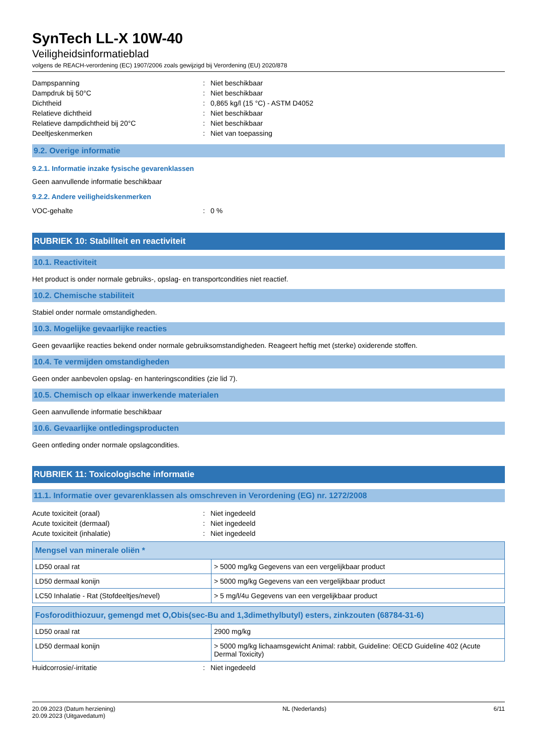SynTech LL-X 10W-40
Veiligheidsinformatieblad
volgens de REACH-verordening (EC) 1907/2006 zoals gewijzigd bij Verordening (EU) 2020/878
Dampspanning: Niet beschikbaar
Dampdruk bij 50°C: Niet beschikbaar
Dichtheid: 0,865 kg/l (15 °C) - ASTM D4052
Relatieve dichtheid: Niet beschikbaar
Relatieve dampdichtheid bij 20°C: Niet beschikbaar
Deeltjeskenmerken: Niet van toepassing
9.2. Overige informatie
9.2.1. Informatie inzake fysische gevarenklassen
Geen aanvullende informatie beschikbaar
9.2.2. Andere veiligheidskenmerken
VOC-gehalte: 0 %
RUBRIEK 10: Stabiliteit en reactiviteit
10.1. Reactiviteit
Het product is onder normale gebruiks-, opslag- en transportcondities niet reactief.
10.2. Chemische stabiliteit
Stabiel onder normale omstandigheden.
10.3. Mogelijke gevaarlijke reacties
Geen gevaarlijke reacties bekend onder normale gebruiksomstandigheden. Reageert heftig met (sterke) oxiderende stoffen.
10.4. Te vermijden omstandigheden
Geen onder aanbevolen opslag- en hanteringscondities (zie lid 7).
10.5. Chemisch op elkaar inwerkende materialen
Geen aanvullende informatie beschikbaar
10.6. Gevaarlijke ontledingsproducten
Geen ontleding onder normale opslagcondities.
RUBRIEK 11: Toxicologische informatie
11.1. Informatie over gevarenklassen als omschreven in Verordening (EG) nr. 1272/2008
Acute toxiciteit (oraal): Niet ingedeeld
Acute toxiciteit (dermaal): Niet ingedeeld
Acute toxiciteit (inhalatie): Niet ingedeeld
| Mengsel van minerale oliën * | |
| --- | --- |
| LD50 oraal rat | > 5000 mg/kg Gegevens van een vergelijkbaar product |
| LD50 dermaal konijn | > 5000 mg/kg Gegevens van een vergelijkbaar product |
| LC50 Inhalatie - Rat (Stofdeeltjes/nevel) | > 5 mg/l/4u Gegevens van een vergelijkbaar product |
| Fosforodithiozuur, gemengd met O,Obis(sec-Bu and 1,3dimethylbutyl) esters, zinkzouten (68784-31-6) | |
| --- | --- |
| LD50 oraal rat | 2900 mg/kg |
| LD50 dermaal konijn | > 5000 mg/kg lichaamsgewicht Animal: rabbit, Guideline: OECD Guideline 402 (Acute Dermal Toxicity) |
Huidcorrosie/-irritatie: Niet ingedeeld
20.09.2023 (Datum herziening)
20.09.2023 (Uitgavedatum)
NL (Nederlands) 6/11